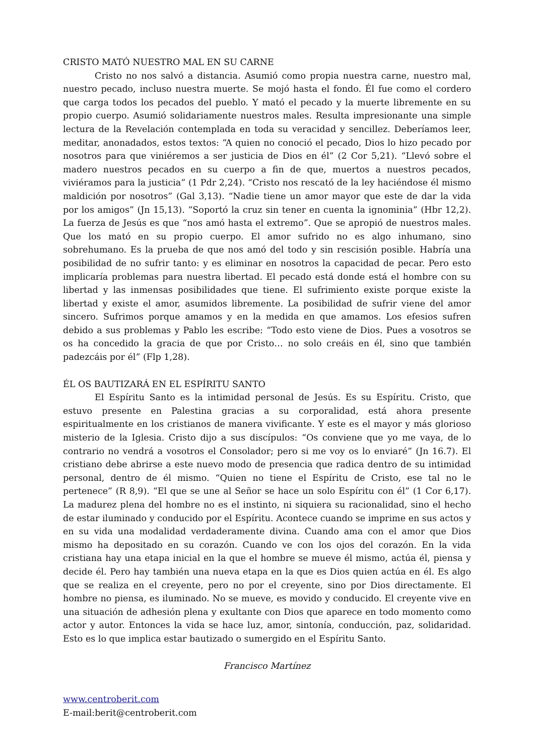CRISTO MATÓ NUESTRO MAL EN SU CARNE
Cristo no nos salvó a distancia. Asumió como propia nuestra carne, nuestro mal, nuestro pecado, incluso nuestra muerte. Se mojó hasta el fondo. Él fue como el cordero que carga todos los pecados del pueblo. Y mató el pecado y la muerte libremente en su propio cuerpo. Asumió solidariamente nuestros males. Resulta impresionante una simple lectura de la Revelación contemplada en toda su veracidad y sencillez. Deberíamos leer, meditar, anonadados, estos textos: “A quien no conoció el pecado, Dios lo hizo pecado por nosotros para que viniéremos a ser justicia de Dios en él” (2 Cor 5,21). “Llevó sobre el madero nuestros pecados en su cuerpo a fin de que, muertos a nuestros pecados, viviéramos para la justicia” (1 Pdr 2,24). “Cristo nos rescató de la ley haciéndose él mismo maldición por nosotros” (Gal 3,13). “Nadie tiene un amor mayor que este de dar la vida por los amigos” (Jn 15,13). “Soportó la cruz sin tener en cuenta la ignominia” (Hbr 12,2). La fuerza de Jesús es que “nos amó hasta el extremo”. Que se apropió de nuestros males. Que los mató en su propio cuerpo. El amor sufrido no es algo inhumano, sino sobrehumano. Es la prueba de que nos amó del todo y sin rescisión posible. Habría una posibilidad de no sufrir tanto: y es eliminar en nosotros la capacidad de pecar. Pero esto implicaría problemas para nuestra libertad. El pecado está donde está el hombre con su libertad y las inmensas posibilidades que tiene. El sufrimiento existe porque existe la libertad y existe el amor, asumidos libremente. La posibilidad de sufrir viene del amor sincero. Sufrimos porque amamos y en la medida en que amamos. Los efesios sufren debido a sus problemas y Pablo les escribe: “Todo esto viene de Dios. Pues a vosotros se os ha concedido la gracia de que por Cristo… no solo creáis en él, sino que también padezcáis por él” (Flp 1,28).
ÉL OS BAUTIZARÁ EN EL ESPÍRITU SANTO
El Espíritu Santo es la intimidad personal de Jesús. Es su Espíritu. Cristo, que estuvo presente en Palestina gracias a su corporalidad, está ahora presente espiritualmente en los cristianos de manera vivificante. Y este es el mayor y más glorioso misterio de la Iglesia. Cristo dijo a sus discípulos: “Os conviene que yo me vaya, de lo contrario no vendrá a vosotros el Consolador; pero si me voy os lo enviaré” (Jn 16.7). El cristiano debe abrirse a este nuevo modo de presencia que radica dentro de su intimidad personal, dentro de él mismo. “Quien no tiene el Espíritu de Cristo, ese tal no le pertenece” (R 8,9). “El que se une al Señor se hace un solo Espíritu con él” (1 Cor 6,17). La madurez plena del hombre no es el instinto, ni siquiera su racionalidad, sino el hecho de estar iluminado y conducido por el Espíritu. Acontece cuando se imprime en sus actos y en su vida una modalidad verdaderamente divina. Cuando ama con el amor que Dios mismo ha depositado en su corazón. Cuando ve con los ojos del corazón. En la vida cristiana hay una etapa inicial en la que el hombre se mueve él mismo, actúa él, piensa y decide él. Pero hay también una nueva etapa en la que es Dios quien actúa en él. Es algo que se realiza en el creyente, pero no por el creyente, sino por Dios directamente. El hombre no piensa, es iluminado. No se mueve, es movido y conducido. El creyente vive en una situación de adhesión plena y exultante con Dios que aparece en todo momento como actor y autor. Entonces la vida se hace luz, amor, sintonía, conducción, paz, solidaridad. Esto es lo que implica estar bautizado o sumergido en el Espíritu Santo.
Francisco Martínez
www.centroberit.com
E-mail:berit@centroberit.com